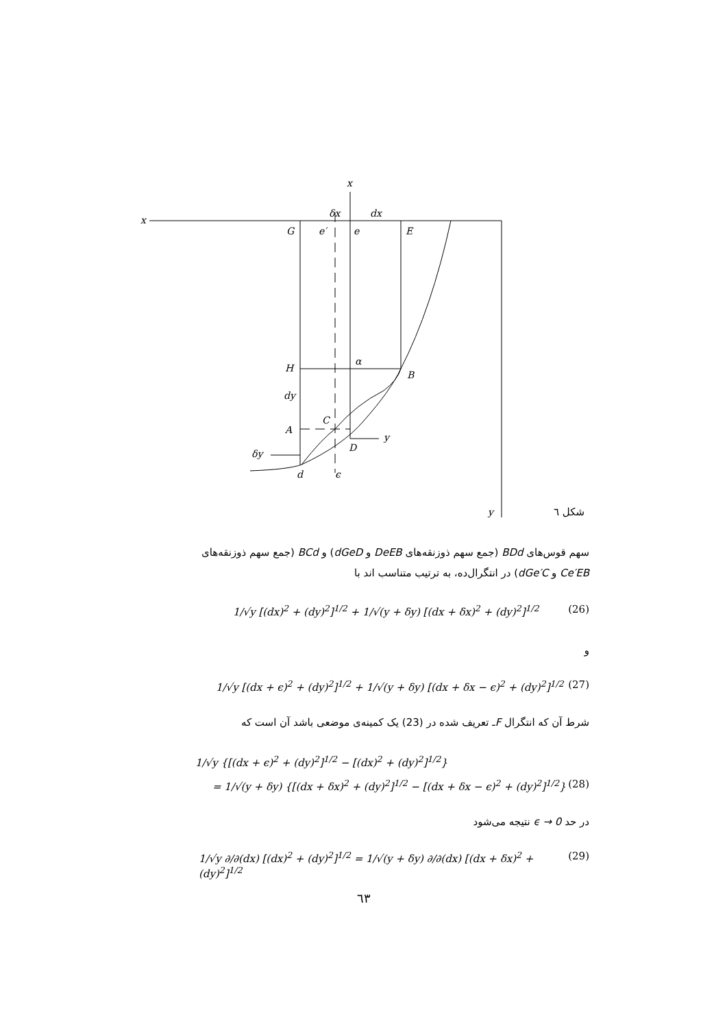x
x
δx
dx
G
e′
e
E
H
α
B
dy
C
A
y
D
δy
d
ϵ
y
شکل ٦
سهم قوس‌های BDd (جمع سهم ذوزنقه‌های DeEB و dGeD) و BCd (جمع سهم ذوزنقه‌های
Ce′EB و dGe′C) در انتگرال‌ده، به ترتیب متناسب اند با
1/√y [(dx)<sup>2</sup> + (dy)<sup>2</sup>]<sup>1/2</sup> + 1/√(y + δy) [(dx + δx)<sup>2</sup> + (dy)<sup>2</sup>]<sup>1/2</sup> (26)
و
1/√y [(dx + ϵ)<sup>2</sup> + (dy)<sup>2</sup>]<sup>1/2</sup> + 1/√(y + δy) [(dx + δx − ϵ)<sup>2</sup> + (dy)<sup>2</sup>]<sup>1/2</sup> (27)
شرط آن که انتگرال Fـ تعریف شده در (23) یک کمینه‌ی موضعی باشد آن است که
1/√y {[(dx + ϵ)<sup>2</sup> + (dy)<sup>2</sup>]<sup>1/2</sup> − [(dx)<sup>2</sup> + (dy)<sup>2</sup>]<sup>1/2</sup>}
= 1/√(y + δy) {[(dx + δx)<sup>2</sup> + (dy)<sup>2</sup>]<sup>1/2</sup> − [(dx + δx − ϵ)<sup>2</sup> + (dy)<sup>2</sup>]<sup>1/2</sup>} (28)
در حد ϵ → 0 نتیجه می‌شود
1/√y ∂/∂(dx) [(dx)<sup>2</sup> + (dy)<sup>2</sup>]<sup>1/2</sup> = 1/√(y + δy) ∂/∂(dx) [(dx + δx)<sup>2</sup> + (dy)<sup>2</sup>]<sup>1/2</sup> (29)
٦٣